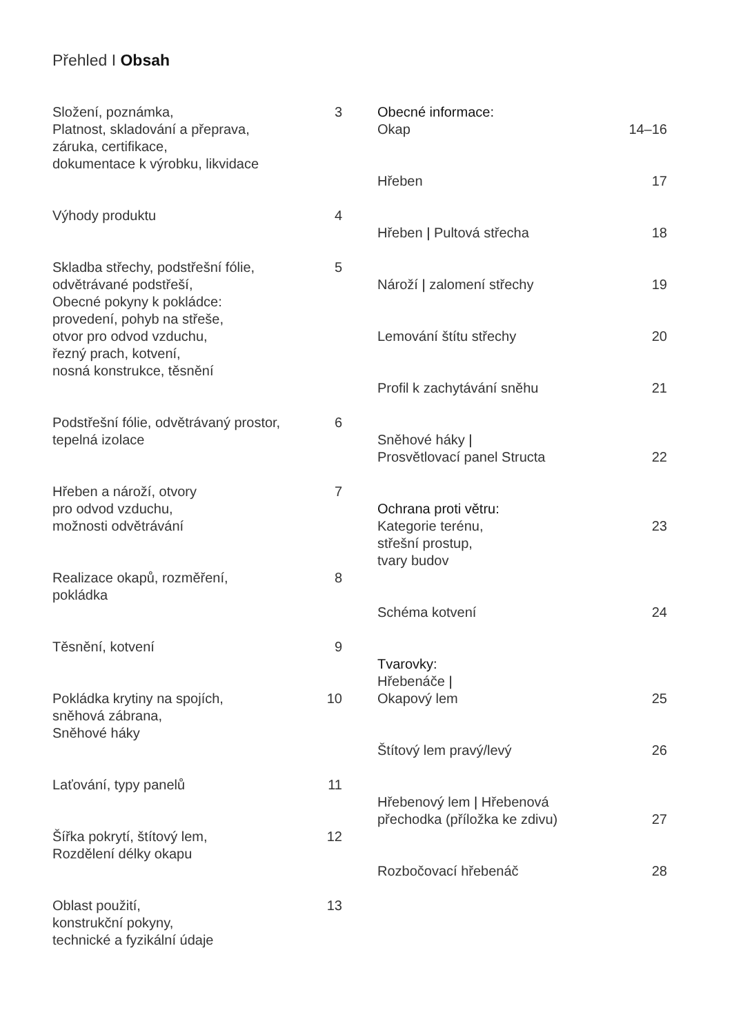Přehled I Obsah
Složení, poznámka,
Platnost, skladování a přeprava,
záruka, certifikace,
dokumentace k výrobku, likvidace 3
Výhody produktu 4
Skladba střechy, podstřešní fólie,
odvětrávané podstřeší,
Obecné pokyny k pokládce:
provedení, pohyb na střeše,
otvor pro odvod vzduchu,
řezný prach, kotvení,
nosná konstrukce, těsnění 5
Podstřešní fólie, odvětrávaný prostor,
tepelná izolace 6
Hřeben a nároží, otvory
pro odvod vzduchu,
možnosti odvětrávání 7
Realizace okapů, rozměření,
pokládka 8
Těsnění, kotvení 9
Pokládka krytiny na spojích,
sněhová zábrana,
Sněhové háky 10
Laťování, typy panelů 11
Šířka pokrytí, štítový lem,
Rozdělení délky okapu 12
Oblast použití,
konstrukční pokyny,
technické a fyzikální údaje 13
Obecné informace:
Okap
14–16
Hřeben 17
Hřeben | Pultová střecha 18
Nároží | zalomení střechy 19
Lemování štítu střechy 20
Profil k zachytávání sněhu 21
Sněhové háky |
Prosvětlovací panel Structa
22
Ochrana proti větru:
Kategorie terénu,
střešní prostup,
tvary budov
23
Schéma kotvení 24
Tvarovky:
Hřebenáče |
Okapový lem
25
Štítový lem pravý/levý 26
Hřebenový lem | Hřebenová
přechodka (příložka ke zdivu)
27
Rozbočovací hřebenáč 28